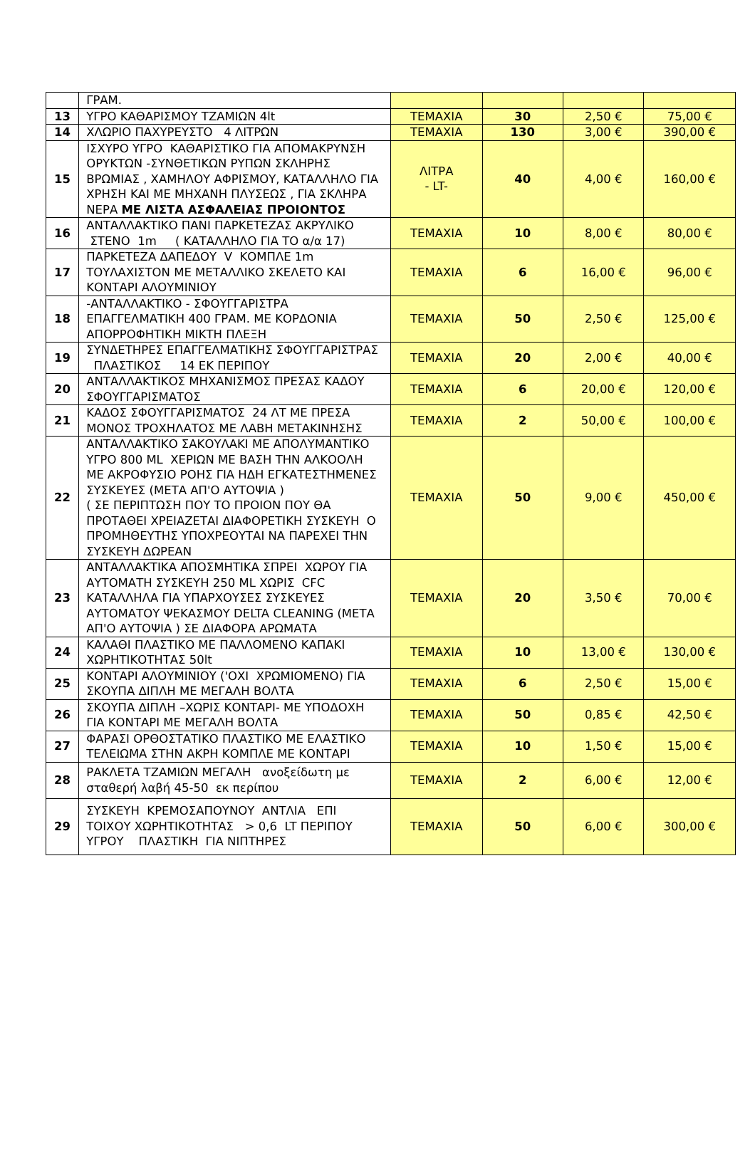| | ΓΡΑΜ. | | | | |
| 13 | ΥΓΡΟ ΚΑΘΑΡΙΣΜΟΥ ΤΖΑΜΙΩΝ 4lt | ΤΕΜΑΧΙΑ | 30 | 2,50 € | 75,00 € |
| 14 | ΧΛΩΡΙΟ ΠΑΧΥΡΕΥΣΤΟ 4 ΛΙΤΡΩΝ | ΤΕΜΑΧΙΑ | 130 | 3,00 € | 390,00 € |
| 15 | ΙΣΧΥΡΟ ΥΓΡΟ ΚΑΘΑΡΙΣΤΙΚΟ ΓΙΑ ΑΠΟΜΑΚΡΥΝΣΗ ΟΡΥΚΤΩΝ -ΣΥΝΘΕΤΙΚΩΝ ΡΥΠΩΝ ΣΚΛΗΡΗΣ ΒΡΩΜΙΑΣ , ΧΑΜΗΛΟΥ ΑΦΡΙΣΜΟΥ, ΚΑΤΑΛΛΗΛΟ ΓΙΑ ΧΡΗΣΗ ΚΑΙ ΜΕ ΜΗΧΑΝΗ ΠΛΥΣΕΩΣ , ΓΙΑ ΣΚΛΗΡΑ ΝΕΡΑ ΜΕ ΛΙΣΤΑ ΑΣΦΑΛΕΙΑΣ ΠΡΟΙΟΝΤΟΣ | ΛΙΤΡΑ - LT- | 40 | 4,00 € | 160,00 € |
| 16 | ΑΝΤΑΛΛΑΚΤΙΚΟ ΠΑΝΙ ΠΑΡΚΕΤΕΖΑΣ ΑΚΡΥΛΙΚΟ ΣΤΕΝΟ 1m ( ΚΑΤΑΛΛΗΛΟ ΓΙΑ ΤΟ α/α 17) | ΤΕΜΑΧΙΑ | 10 | 8,00 € | 80,00 € |
| 17 | ΠΑΡΚΕΤΕΖΑ ΔΑΠΕΔΟΥ V ΚΟΜΠΛΕ 1m ΤΟΥΛΑΧΙΣΤΟΝ ΜΕ ΜΕΤΑΛΛΙΚΟ ΣΚΕΛΕΤΟ ΚΑΙ ΚΟΝΤΑΡΙ ΑΛΟΥΜΙΝΙΟΥ | ΤΕΜΑΧΙΑ | 6 | 16,00 € | 96,00 € |
| 18 | -ΑΝΤΑΛΛΑΚΤΙΚΟ - ΣΦΟΥΓΓΑΡΙΣΤΡΑ ΕΠΑΓΓΕΛΜΑΤΙΚΗ 400 ΓΡΑΜ. ΜΕ ΚΟΡΔΟΝΙΑ ΑΠΟΡΡΟΦΗΤΙΚΗ ΜΙΚΤΗ ΠΛΕΞΗ | ΤΕΜΑΧΙΑ | 50 | 2,50 € | 125,00 € |
| 19 | ΣΥΝΔΕΤΗΡΕΣ ΕΠΑΓΓΕΛΜΑΤΙΚΗΣ ΣΦΟΥΓΓΑΡΙΣΤΡΑΣ ΠΛΑΣΤΙΚΟΣ 14 ΕΚ ΠΕΡΙΠΟΥ | ΤΕΜΑΧΙΑ | 20 | 2,00 € | 40,00 € |
| 20 | ΑΝΤΑΛΛΑΚΤΙΚΟΣ ΜΗΧΑΝΙΣΜΟΣ ΠΡΕΣΑΣ ΚΑΔΟΥ ΣΦΟΥΓΓΑΡΙΣΜΑΤΟΣ | ΤΕΜΑΧΙΑ | 6 | 20,00 € | 120,00 € |
| 21 | ΚΑΔΟΣ ΣΦΟΥΓΓΑΡΙΣΜΑΤΟΣ 24 ΛΤ ΜΕ ΠΡΕΣΑ ΜΟΝΟΣ ΤΡΟΧΗΛΑΤΟΣ ΜΕ ΛΑΒΗ ΜΕΤΑΚΙΝΗΣΗΣ | ΤΕΜΑΧΙΑ | 2 | 50,00 € | 100,00 € |
| 22 | ΑΝΤΑΛΛΑΚΤΙΚΟ ΣΑΚΟΥΛΑΚΙ ΜΕ ΑΠΟΛΥΜΑΝΤΙΚΟ ΥΓΡΟ 800 ML ΧΕΡΙΩΝ ΜΕ ΒΑΣΗ ΤΗΝ ΑΛΚΟΟΛΗ ΜΕ ΑΚΡΟΦΥΣΙΟ ΡΟΗΣ ΓΙΑ ΗΔΗ ΕΓΚΑΤΕΣΤΗΜΕΝΕΣ ΣΥΣΚΕΥΕΣ (ΜΕΤΑ ΑΠ'Ο ΑΥΤΟΨΙΑ ) ( ΣΕ ΠΕΡΙΠΤΩΣΗ ΠΟΥ ΤΟ ΠΡΟΙΟΝ ΠΟΥ ΘΑ ΠΡΟΤΑΘΕΙ ΧΡΕΙΑΖΕΤΑΙ ΔΙΑΦΟΡΕΤΙΚΗ ΣΥΣΚΕΥΗ Ο ΠΡΟΜΗΘΕΥΤΗΣ ΥΠΟΧΡΕΟΥΤΑΙ ΝΑ ΠΑΡΕΧΕΙ ΤΗΝ ΣΥΣΚΕΥΗ ΔΩΡΕΑΝ | ΤΕΜΑΧΙΑ | 50 | 9,00 € | 450,00 € |
| 23 | ΑΝΤΑΛΛΑΚΤΙΚΑ ΑΠΟΣΜΗΤΙΚΑ ΣΠΡΕΙ ΧΩΡΟΥ ΓΙΑ ΑΥΤΟΜΑΤΗ ΣΥΣΚΕΥΗ 250 ML ΧΩΡΙΣ CFC ΚΑΤΑΛΛΗΛΑ ΓΙΑ ΥΠΑΡΧΟΥΣΕΣ ΣΥΣΚΕΥΕΣ ΑΥΤΟΜΑΤΟΥ ΨΕΚΑΣΜΟΥ DELTA CLEANING (ΜΕΤΑ ΑΠ'Ο ΑΥΤΟΨΙΑ ) ΣΕ ΔΙΑΦΟΡΑ ΑΡΩΜΑΤΑ | ΤΕΜΑΧΙΑ | 20 | 3,50 € | 70,00 € |
| 24 | ΚΑΛΑΘΙ ΠΛΑΣΤΙΚΟ ΜΕ ΠΑΛΛΟΜΕΝΟ ΚΑΠΑΚΙ ΧΩΡΗΤΙΚΟΤΗΤΑΣ 50lt | ΤΕΜΑΧΙΑ | 10 | 13,00 € | 130,00 € |
| 25 | ΚΟΝΤΑΡΙ ΑΛΟΥΜΙΝΙΟΥ ('ΟΧΙ ΧΡΩΜΙΟΜΕΝΟ) ΓΙΑ ΣΚΟΥΠΑ ΔΙΠΛΗ ΜΕ ΜΕΓΑΛΗ ΒΟΛΤΑ | ΤΕΜΑΧΙΑ | 6 | 2,50 € | 15,00 € |
| 26 | ΣΚΟΥΠΑ ΔΙΠΛΗ –ΧΩΡΙΣ ΚΟΝΤΑΡΙ- ΜΕ ΥΠΟΔΟΧΗ ΓΙΑ ΚΟΝΤΑΡΙ ΜΕ ΜΕΓΑΛΗ ΒΟΛΤΑ | ΤΕΜΑΧΙΑ | 50 | 0,85 € | 42,50 € |
| 27 | ΦΑΡΑΣΙ ΟΡΘΟΣΤΑΤΙΚΟ ΠΛΑΣΤΙΚΟ ΜΕ ΕΛΑΣΤΙΚΟ ΤΕΛΕΙΩΜΑ ΣΤΗΝ ΑΚΡΗ ΚΟΜΠΛΕ ΜΕ ΚΟΝΤΑΡΙ | ΤΕΜΑΧΙΑ | 10 | 1,50 € | 15,00 € |
| 28 | ΡΑΚΛΕΤΑ ΤΖΑΜΙΩΝ ΜΕΓΑΛΗ ανοξείδωτη με σταθερή λαβή 45-50 εκ περίπου | ΤΕΜΑΧΙΑ | 2 | 6,00 € | 12,00 € |
| 29 | ΣΥΣΚΕΥΗ ΚΡΕΜΟΣΑΠΟΥΝΟΥ ΑΝΤΛΙΑ ΕΠΙ ΤΟΙΧΟΥ ΧΩΡΗΤΙΚΟΤΗΤΑΣ > 0,6 LT ΠΕΡΙΠΟΥ ΥΓΡΟΥ ΠΛΑΣΤΙΚΗ ΓΙΑ ΝΙΠΤΗΡΕΣ | ΤΕΜΑΧΙΑ | 50 | 6,00 € | 300,00 € |